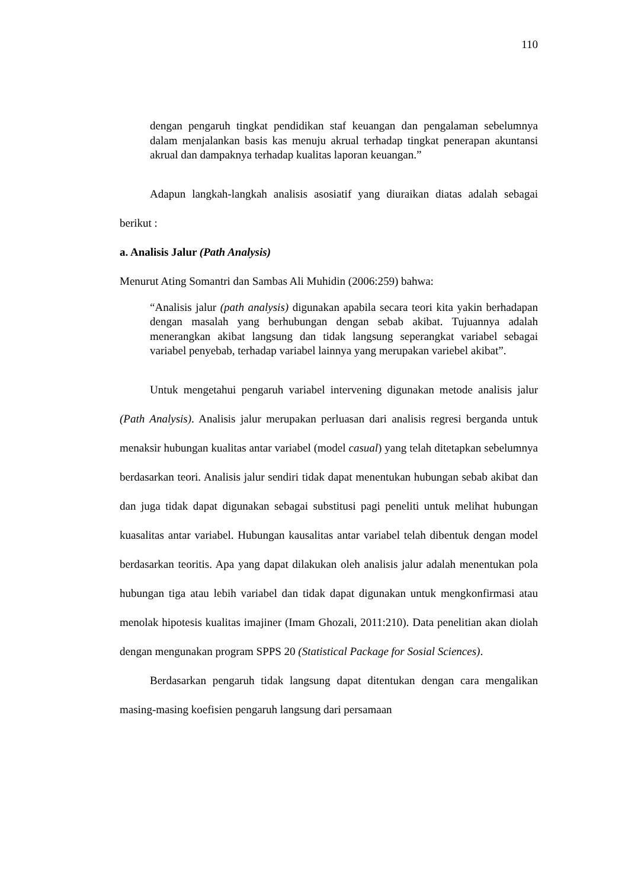110
dengan pengaruh tingkat pendidikan staf keuangan dan pengalaman sebelumnya dalam menjalankan basis kas menuju akrual terhadap tingkat penerapan akuntansi akrual dan dampaknya terhadap kualitas laporan keuangan.”
Adapun langkah-langkah analisis asosiatif yang diuraikan diatas adalah sebagai berikut :
a. Analisis Jalur (Path Analysis)
Menurut Ating Somantri dan Sambas Ali Muhidin (2006:259) bahwa:
“Analisis jalur (path analysis) digunakan apabila secara teori kita yakin berhadapan dengan masalah yang berhubungan dengan sebab akibat. Tujuannya adalah menerangkan akibat langsung dan tidak langsung seperangkat variabel sebagai variabel penyebab, terhadap variabel lainnya yang merupakan variebel akibat”.
Untuk mengetahui pengaruh variabel intervening digunakan metode analisis jalur (Path Analysis). Analisis jalur merupakan perluasan dari analisis regresi berganda untuk menaksir hubungan kualitas antar variabel (model casual) yang telah ditetapkan sebelumnya berdasarkan teori. Analisis jalur sendiri tidak dapat menentukan hubungan sebab akibat dan dan juga tidak dapat digunakan sebagai substitusi pagi peneliti untuk melihat hubungan kuasalitas antar variabel. Hubungan kausalitas antar variabel telah dibentuk dengan model berdasarkan teoritis. Apa yang dapat dilakukan oleh analisis jalur adalah menentukan pola hubungan tiga atau lebih variabel dan tidak dapat digunakan untuk mengkonfirmasi atau menolak hipotesis kualitas imajiner (Imam Ghozali, 2011:210). Data penelitian akan diolah dengan mengunakan program SPPS 20 (Statistical Package for Sosial Sciences).
Berdasarkan pengaruh tidak langsung dapat ditentukan dengan cara mengalikan masing-masing koefisien pengaruh langsung dari persamaan